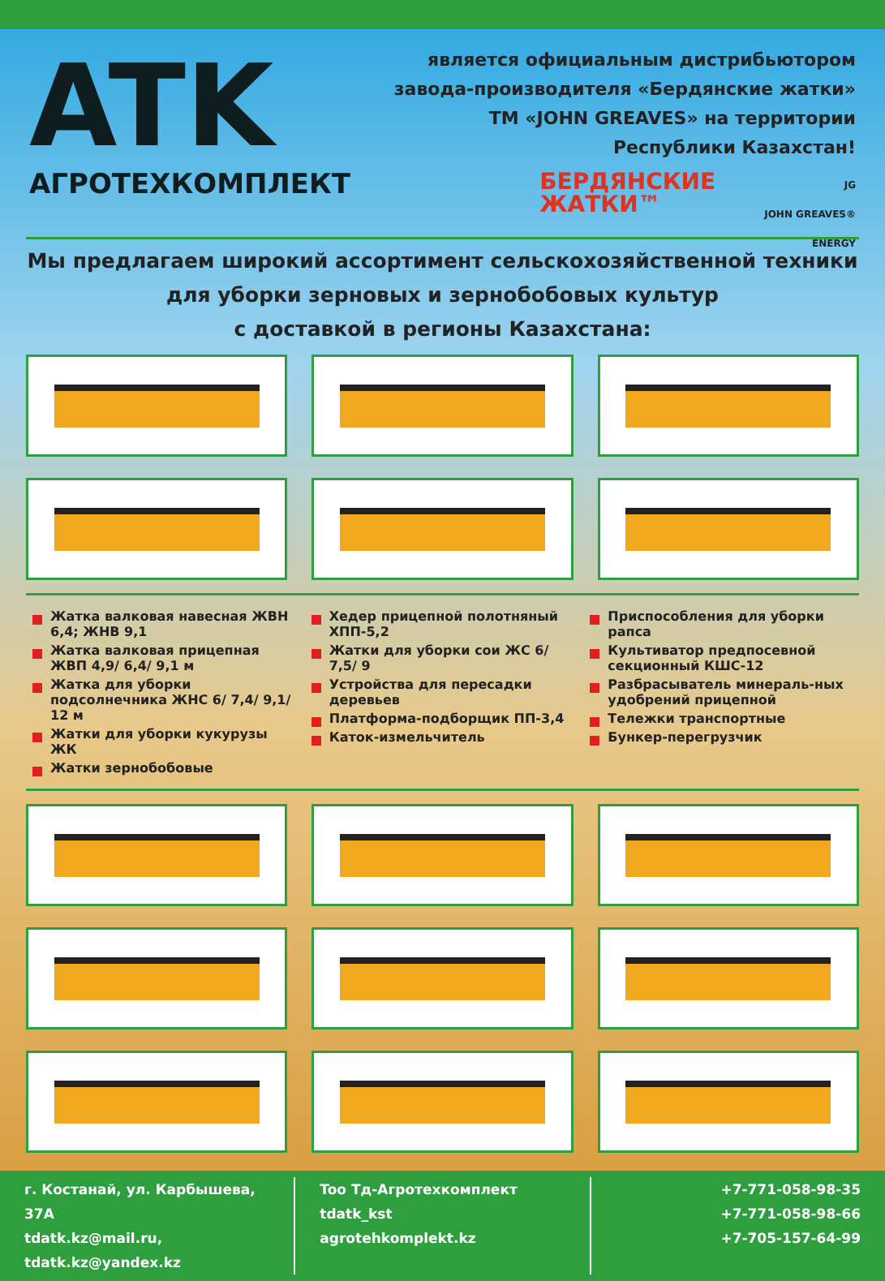ATK
АГРОТЕХКОМПЛЕКТ
является официальным дистрибьютором
завода-производителя «Бердянские жатки»
ТМ «JOHN GREAVES» на территории
Республики Казахстан!
БЕРДЯНСКИЕ
ЖАТКИ™
JG
JOHN GREAVES®
ENERGY
Мы предлагаем широкий ассортимент сельскохозяйственной техники
для уборки зерновых и зернобобовых культур
с доставкой в регионы Казахстана:
Жатка валковая навесная ЖВН 6,4; ЖНВ 9,1
Жатка валковая прицепная ЖВП 4,9/ 6,4/ 9,1 м
Жатка для уборки подсолнечника ЖНС 6/ 7,4/ 9,1/ 12 м
Жатки для уборки кукурузы ЖК
Жатки зернобобовые
Хедер прицепной полотняный ХПП-5,2
Жатки для уборки сои ЖС 6/ 7,5/ 9
Устройства для пересадки деревьев
Платформа-подборщик ПП-3,4
Каток-измельчитель
Приспособления для уборки рапса
Культиватор предпосевной секционный КШС-12
Разбрасыватель минераль-ных удобрений прицепной
Тележки транспортные
Бункер-перегрузчик
г. Костанай, ул. Карбышева, 37А
tdatk.kz@mail.ru,
tdatk.kz@yandex.kz
Too Тд-Агротехкомплект
tdatk_kst
agrotehkomplekt.kz
+7-771-058-98-35
+7-771-058-98-66
+7-705-157-64-99